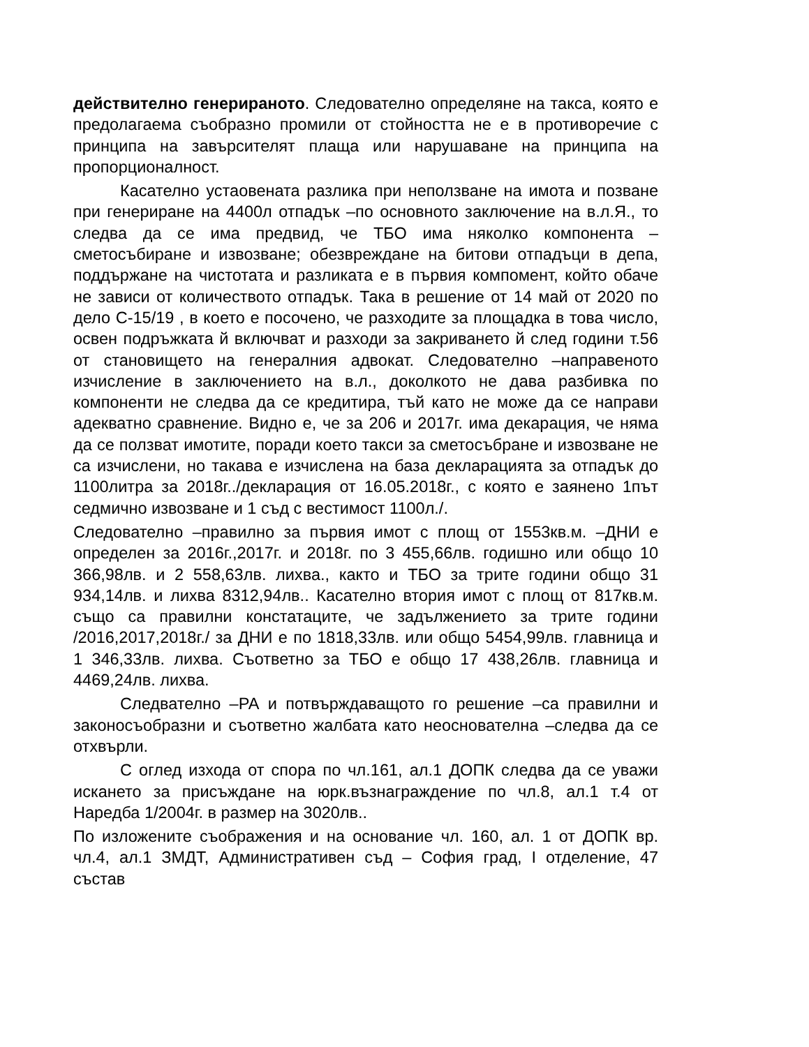действително генерираното. Следователно определяне на такса, която е предолагаема съобразно промили от стойността не е в противоречие с принципа на завърсителят плаща или нарушаване на принципа на пропорционалност.
Касателно устаовената разлика при неползване на имота и позване при генериране на 4400л отпадък –по основното заключение на в.л.Я., то следва да се има предвид, че ТБО има няколко компонента – сметосъбиране и извозване; обезвреждане на битови отпадъци в депа, поддържане на чистотата и разликата е в първия компомент, който обаче не зависи от количеството отпадък. Така в решение от 14 май от 2020 по дело С-15/19 , в което е посочено, че разходите за площадка в това число, освен подръжката й включват и разходи за закриването й след години т.56 от становището на генералния адвокат. Следователно –направеното изчисление в заключението на в.л., доколкото не дава разбивка по компоненти не следва да се кредитира, тъй като не може да се направи адекватно сравнение. Видно е, че за 206 и 2017г. има декарация, че няма да се ползват имотите, поради което такси за сметосъбране и извозване не са изчислени, но такава е изчислена на база декларацията за отпадък до 1100литра за 2018г../декларация от 16.05.2018г., с която е заянено 1път седмично извозване и 1 съд с вестимост 1100л./.
Следователно –правилно за първия имот с площ от 1553кв.м. –ДНИ е определен за 2016г.,2017г. и 2018г. по 3 455,66лв. годишно или общо 10 366,98лв. и 2 558,63лв. лихва., както и ТБО за трите години общо 31 934,14лв. и лихва 8312,94лв.. Касателно втория имот с площ от 817кв.м. също са правилни констатаците, че задължението за трите години /2016,2017,2018г./ за ДНИ е по 1818,33лв. или общо 5454,99лв. главница и 1 346,33лв. лихва. Съответно за ТБО е общо 17 438,26лв. главница и 4469,24лв. лихва.
Следвателно –РА и потвърждаващото го решение –са правилни и законосъобразни и съответно жалбата като неоснователна –следва да се отхвърли.
С оглед изхода от спора по чл.161, ал.1 ДОПК следва да се уважи искането за присъждане на юрк.възнаграждение по чл.8, ал.1 т.4 от Наредба 1/2004г. в размер на 3020лв..
По изложените съображения и на основание чл. 160, ал. 1 от ДОПК вр. чл.4, ал.1 ЗМДТ, Административен съд – София град, I отделение, 47 състав